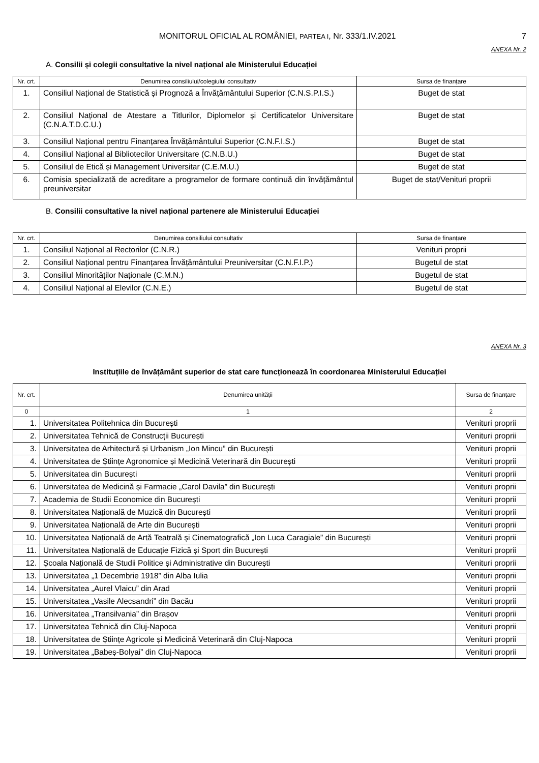MONITORUL OFICIAL AL ROMÂNIEI, PARTEA I, Nr. 333/1.IV.2021
7
ANEXA Nr. 2
A. Consilii și colegii consultative la nivel național ale Ministerului Educației
| Nr. crt. | Denumirea consiliului/colegiului consultativ | Sursa de finanțare |
| --- | --- | --- |
| 1. | Consiliul Național de Statistică și Prognoză a Învățământului Superior (C.N.S.P.I.S.) | Buget de stat |
| 2. | Consiliul Național de Atestare a Titlurilor, Diplomelor și Certificatelor Universitare (C.N.A.T.D.C.U.) | Buget de stat |
| 3. | Consiliul Național pentru Finanțarea Învățământului Superior (C.N.F.I.S.) | Buget de stat |
| 4. | Consiliul Național al Bibliotecilor Universitare (C.N.B.U.) | Buget de stat |
| 5. | Consiliul de Etică și Management Universitar (C.E.M.U.) | Buget de stat |
| 6. | Comisia specializată de acreditare a programelor de formare continuă din învățământul preuniversitar | Buget de stat/Venituri proprii |
B. Consilii consultative la nivel național partenere ale Ministerului Educației
| Nr. crt. | Denumirea consiliului consultativ | Sursa de finanțare |
| --- | --- | --- |
| 1. | Consiliul Național al Rectorilor (C.N.R.) | Venituri proprii |
| 2. | Consiliul Național pentru Finanțarea Învățământului Preuniversitar (C.N.F.I.P.) | Bugetul de stat |
| 3. | Consiliul Minorităților Naționale (C.M.N.) | Bugetul de stat |
| 4. | Consiliul Național al Elevilor (C.N.E.) | Bugetul de stat |
ANEXA Nr. 3
Instituțiile de învățământ superior de stat care funcționează în coordonarea Ministerului Educației
| Nr. crt. | Denumirea unității | Sursa de finanțare |
| --- | --- | --- |
| 0 | 1 | 2 |
| 1. | Universitatea Politehnica din București | Venituri proprii |
| 2. | Universitatea Tehnică de Construcții București | Venituri proprii |
| 3. | Universitatea de Arhitectură și Urbanism „Ion Mincu” din București | Venituri proprii |
| 4. | Universitatea de Științe Agronomice și Medicină Veterinară din București | Venituri proprii |
| 5. | Universitatea din București | Venituri proprii |
| 6. | Universitatea de Medicină și Farmacie „Carol Davila” din București | Venituri proprii |
| 7. | Academia de Studii Economice din București | Venituri proprii |
| 8. | Universitatea Națională de Muzică din București | Venituri proprii |
| 9. | Universitatea Națională de Arte din București | Venituri proprii |
| 10. | Universitatea Națională de Artă Teatrală și Cinematografică „Ion Luca Caragiale” din București | Venituri proprii |
| 11. | Universitatea Națională de Educație Fizică și Sport din București | Venituri proprii |
| 12. | Școala Națională de Studii Politice și Administrative din București | Venituri proprii |
| 13. | Universitatea „1 Decembrie 1918” din Alba Iulia | Venituri proprii |
| 14. | Universitatea „Aurel Vlaicu” din Arad | Venituri proprii |
| 15. | Universitatea „Vasile Alecsandri” din Bacău | Venituri proprii |
| 16. | Universitatea „Transilvania” din Brașov | Venituri proprii |
| 17. | Universitatea Tehnică din Cluj-Napoca | Venituri proprii |
| 18. | Universitatea de Științe Agricole și Medicină Veterinară din Cluj-Napoca | Venituri proprii |
| 19. | Universitatea „Babeș-Bolyai” din Cluj-Napoca | Venituri proprii |